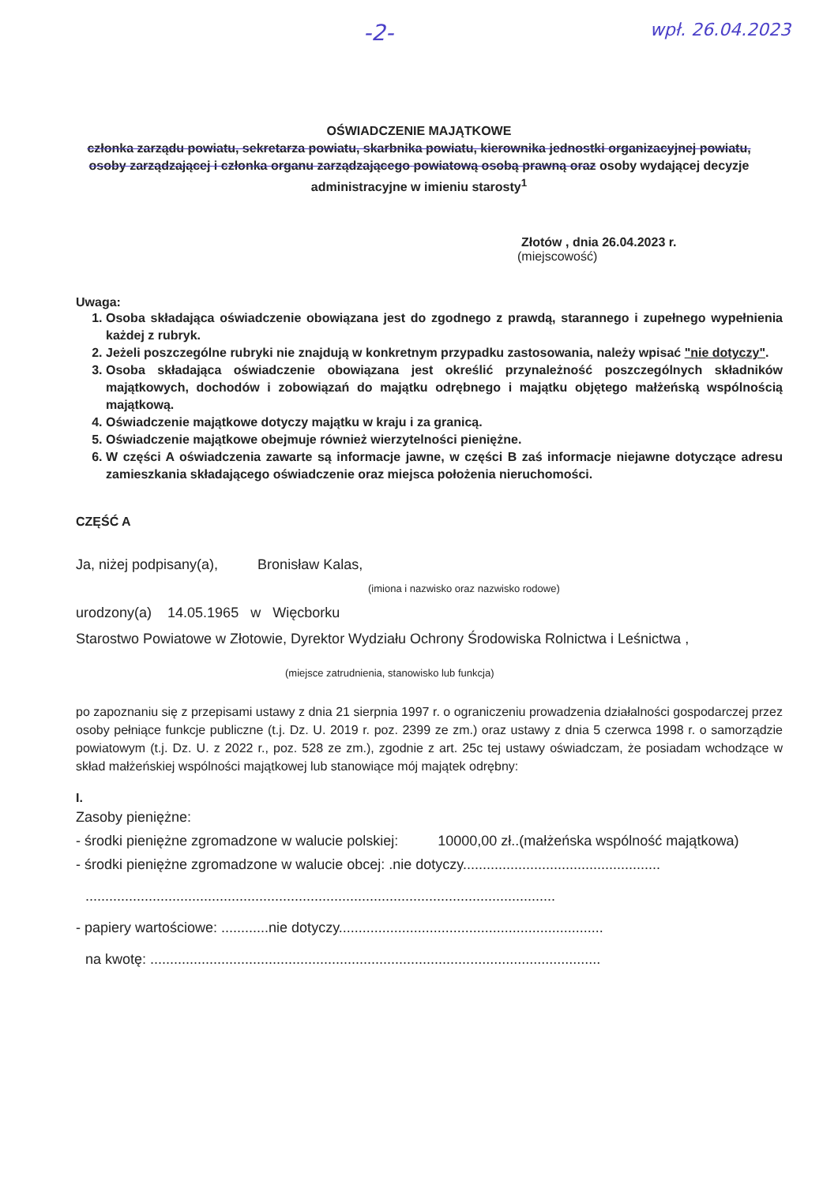-2- wpł. 26.04.2023
OŚWIADCZENIE MAJĄTKOWE
członka zarządu powiatu, sekretarza powiatu, skarbnika powiatu, kierownika jednostki organizacyjnej powiatu, osoby zarządzającej i członka organu zarządzającego powiatową osobą prawną oraz osoby wydającej decyzje administracyjne w imieniu starosty<sup>1</sup>
Złotów , dnia 26.04.2023 r.
(miejscowość)
Uwaga:
1. Osoba składająca oświadczenie obowiązana jest do zgodnego z prawdą, starannego i zupełnego wypełnienia każdej z rubryk.
2. Jeżeli poszczególne rubryki nie znajdują w konkretnym przypadku zastosowania, należy wpisać "nie dotyczy".
3. Osoba składająca oświadczenie obowiązana jest określić przynależność poszczególnych składników majątkowych, dochodów i zobowiązań do majątku odrębnego i majątku objętego małżeńską wspólnością majątkową.
4. Oświadczenie majątkowe dotyczy majątku w kraju i za granicą.
5. Oświadczenie majątkowe obejmuje również wierzytelności pieniężne.
6. W części A oświadczenia zawarte są informacje jawne, w części B zaś informacje niejawne dotyczące adresu zamieszkania składającego oświadczenie oraz miejsca położenia nieruchomości.
CZĘŚĆ A
Ja, niżej podpisany(a), Bronisław Kalas,
(imiona i nazwisko oraz nazwisko rodowe)
urodzony(a) 14.05.1965 w Więcborku
Starostwo Powiatowe w Złotowie, Dyrektor Wydziału Ochrony Środowiska Rolnictwa i Leśnictwa ,
(miejsce zatrudnienia, stanowisko lub funkcja)
po zapoznaniu się z przepisami ustawy z dnia 21 sierpnia 1997 r. o ograniczeniu prowadzenia działalności gospodarczej przez osoby pełniące funkcje publiczne (t.j. Dz. U. 2019 r. poz. 2399 ze zm.) oraz ustawy z dnia 5 czerwca 1998 r. o samorządzie powiatowym (t.j. Dz. U. z 2022 r., poz. 528 ze zm.), zgodnie z art. 25c tej ustawy oświadczam, że posiadam wchodzące w skład małżeńskiej wspólności majątkowej lub stanowiące mój majątek odrębny:
I.
Zasoby pieniężne:
- środki pieniężne zgromadzone w walucie polskiej: 10000,00 zł..(małżeńska wspólność majątkowa)
- środki pieniężne zgromadzone w walucie obcej: .nie dotyczy..................................................
.......................................................................................................................
- papiery wartościowe: ............nie dotyczy...................................................................
na kwotę: ..................................................................................................................